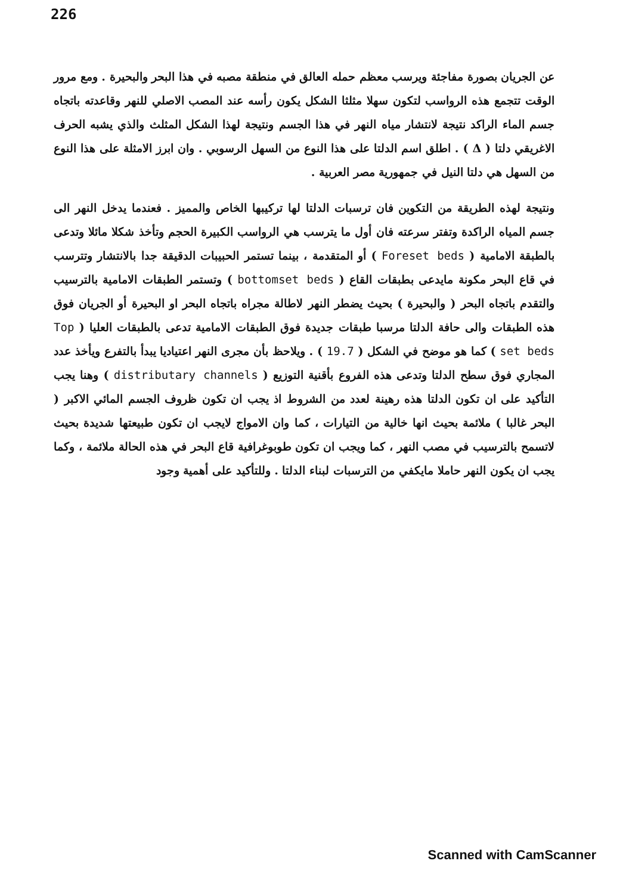226
عن الجريان بصورة مفاجئة ويرسب معظم حمله العالق في منطقة مصبه في هذا البحر والبحيرة . ومع مرور الوقت تتجمع هذه الرواسب لتكون سهلا مثلثا الشكل يكون رأسه عند المصب الاصلي للنهر وقاعدته باتجاه جسم الماء الراكد نتيجة لانتشار مياه النهر في هذا الجسم ونتيجة لهذا الشكل المثلث والذي يشبه الحرف الاغريقي دلتا ( Δ ) . اطلق اسم الدلتا على هذا النوع من السهل الرسوبي . وان ابرز الامثلة على هذا النوع من السهل هي دلتا النيل في جمهورية مصر العربية .
ونتيجة لهذه الطريقة من التكوين فان ترسبات الدلتا لها تركيبها الخاص والمميز . فعندما يدخل النهر الى جسم المياه الراكدة وتفتر سرعته فان أول ما يترسب هي الرواسب الكبيرة الحجم وتأخذ شكلا مائلا وتدعى بالطبقة الامامية ( Foreset beds ) أو المتقدمة ، بينما تستمر الحبيبات الدقيقة جدا بالانتشار وتترسب في قاع البحر مكونة مايدعى بطبقات القاع ( bottomset beds ) وتستمر الطبقات الامامية بالترسيب والتقدم باتجاه البحر ( والبحيرة ) بحيث يضطر النهر لاطالة مجراه باتجاه البحر او البحيرة أو الجريان فوق هذه الطبقات والى حافة الدلتا مرسبا طبقات جديدة فوق الطبقات الامامية تدعى بالطبقات العليا ( Top set beds ) كما هو موضح في الشكل ( 19.7 ) . ويلاحظ بأن مجرى النهر اعتياديا يبدأ بالتفرع ويأخذ عدد المجاري فوق سطح الدلتا وتدعى هذه الفروع بأقنية التوزيع ( distributary channels ) وهنا يجب التأكيد على ان تكون الدلتا هذه رهينة لعدد من الشروط اذ يجب ان تكون ظروف الجسم المائي الاكبر ( البحر غالبا ) ملائمة بحيث انها خالية من التيارات ، كما وان الامواج لايجب ان تكون طبيعتها شديدة بحيث لاتسمح بالترسيب في مصب النهر ، كما ويجب ان تكون طوبوغرافية قاع البحر في هذه الحالة ملائمة ، وكما يجب ان يكون النهر حاملا مايكفي من الترسبات لبناء الدلتا . وللتأكيد على أهمية وجود
Scanned with CamScanner